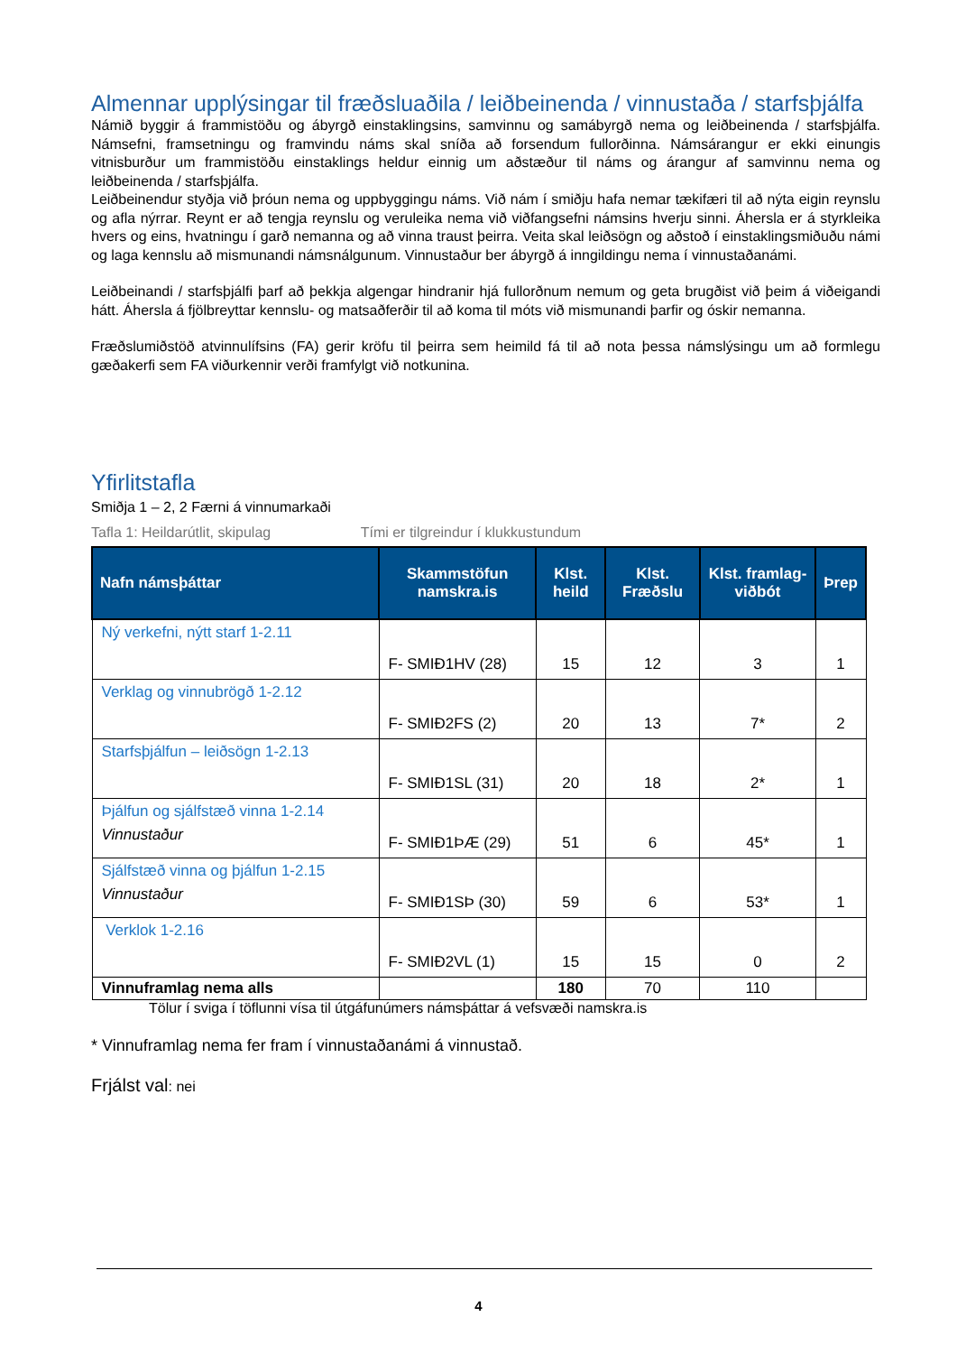Almennar upplýsingar til fræðsluaðila / leiðbeinenda / vinnustaða / starfsþjálfa
Námið byggir á frammistöðu og ábyrgð einstaklingsins, samvinnu og samábyrgð nema og leiðbeinenda / starfsþjálfa. Námsefni, framsetningu og framvindu náms skal sníða að forsendum fullorðinna. Námsárangur er ekki einungis vitnisburður um frammistöðu einstaklings heldur einnig um aðstæður til náms og árangur af samvinnu nema og leiðbeinenda / starfsþjálfa.
Leiðbeinendur styðja við þróun nema og uppbyggingu náms. Við nám í smiðju hafa nemar tækifæri til að nýta eigin reynslu og afla nýrrar. Reynt er að tengja reynslu og veruleika nema við viðfangsefni námsins hverju sinni. Áhersla er á styrkleika hvers og eins, hvatningu í garð nemanna og að vinna traust þeirra. Veita skal leiðsögn og aðstoð í einstaklingsmiðuðu námi og laga kennslu að mismunandi námsnálgunum. Vinnustaður ber ábyrgð á inngildingu nema í vinnustaðanámi.
Leiðbeinandi / starfsþjálfi þarf að þekkja algengar hindranir hjá fullorðnum nemum og geta brugðist við þeim á viðeigandi hátt. Áhersla á fjölbreyttar kennslu- og matsaðferðir til að koma til móts við mismunandi þarfir og óskir nemanna.
Fræðslumiðstöð atvinnulífsins (FA) gerir kröfu til þeirra sem heimild fá til að nota þessa námslýsingu um að formlegu gæðakerfi sem FA viðurkennir verði framfylgt við notkunina.
Yfirlitstafla
Smiðja 1 – 2, 2 Færni á vinnumarkaði
Tafla 1: Heildarútlit, skipulag Tími er tilgreindur í klukkustundum
| Nafn námsþáttar | Skammstöfun namskra.is | Klst. heild | Klst. Fræðslu | Klst. framlag-viðbót | Þrep |
| --- | --- | --- | --- | --- | --- |
| Ný verkefni, nýtt starf 1-2.11 | F- SMIÐ1HV (28) | 15 | 12 | 3 | 1 |
| Verklag og vinnubrögð 1-2.12 | F- SMIÐ2FS (2) | 20 | 13 | 7* | 2 |
| Starfsþjálfun – leiðsögn 1-2.13 | F- SMIÐ1SL (31) | 20 | 18 | 2* | 1 |
| Þjálfun og sjálfstæð vinna 1-2.14 Vinnustaður | F- SMIÐ1ÞÆ (29) | 51 | 6 | 45* | 1 |
| Sjálfstæð vinna og þjálfun 1-2.15 Vinnustaður | F- SMIÐ1SÞ (30) | 59 | 6 | 53* | 1 |
| Verklok 1-2.16 | F- SMIÐ2VL (1) | 15 | 15 | 0 | 2 |
| Vinnuframlag nema alls | | 180 | 70 | 110 | |
Tölur í sviga í töflunni vísa til útgáfunúmers námsþáttar á vefsvæði namskra.is
* Vinnuframlag nema fer fram í vinnustaðanámi á vinnustað.
Frjálst val: nei
4